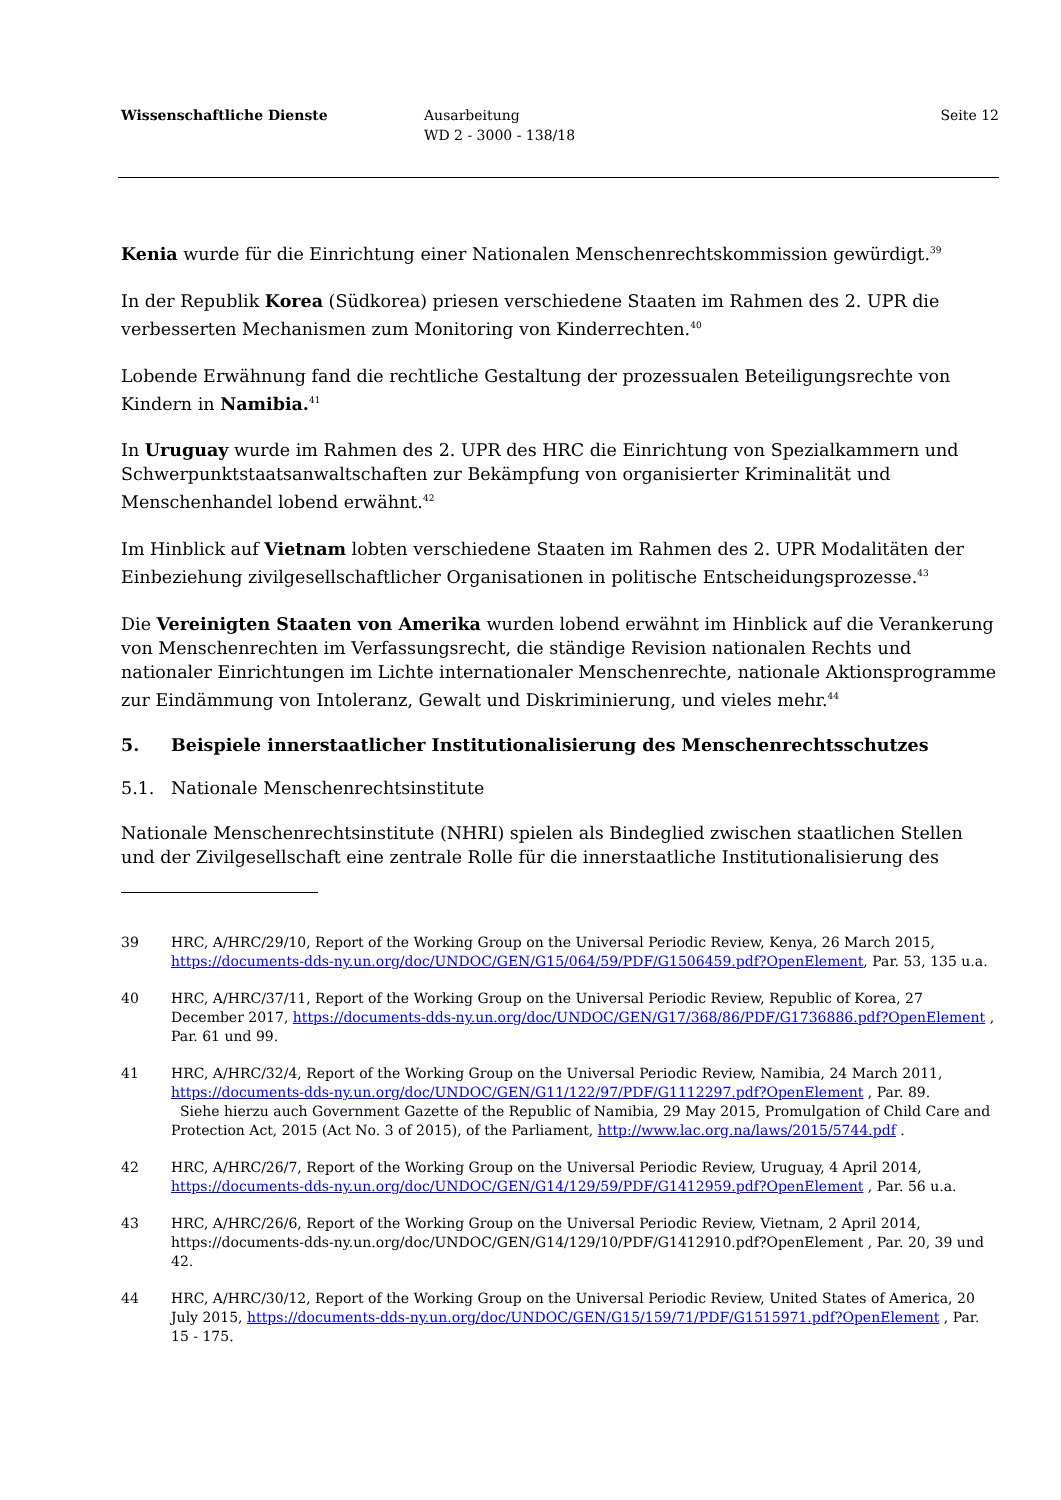Wissenschaftliche Dienste Ausarbeitung
WD 2 - 3000 - 138/18
Seite 12
Kenia wurde für die Einrichtung einer Nationalen Menschenrechtskommission gewürdigt.<sup>39</sup>
In der Republik Korea (Südkorea) priesen verschiedene Staaten im Rahmen des 2. UPR die verbesserten Mechanismen zum Monitoring von Kinderrechten.<sup>40</sup>
Lobende Erwähnung fand die rechtliche Gestaltung der prozessualen Beteiligungsrechte von Kindern in Namibia.<sup>41</sup>
In Uruguay wurde im Rahmen des 2. UPR des HRC die Einrichtung von Spezialkammern und Schwerpunktstaatsanwaltschaften zur Bekämpfung von organisierter Kriminalität und Menschenhandel lobend erwähnt.<sup>42</sup>
Im Hinblick auf Vietnam lobten verschiedene Staaten im Rahmen des 2. UPR Modalitäten der Einbeziehung zivilgesellschaftlicher Organisationen in politische Entscheidungsprozesse.<sup>43</sup>
Die Vereinigten Staaten von Amerika wurden lobend erwähnt im Hinblick auf die Verankerung von Menschenrechten im Verfassungsrecht, die ständige Revision nationalen Rechts und nationaler Einrichtungen im Lichte internationaler Menschenrechte, nationale Aktionsprogramme zur Eindämmung von Intoleranz, Gewalt und Diskriminierung, und vieles mehr.<sup>44</sup>
5. Beispiele innerstaatlicher Institutionalisierung des Menschenrechtsschutzes
5.1. Nationale Menschenrechtsinstitute
Nationale Menschenrechtsinstitute (NHRI) spielen als Bindeglied zwischen staatlichen Stellen und der Zivilgesellschaft eine zentrale Rolle für die innerstaatliche Institutionalisierung des
39 HRC, A/HRC/29/10, Report of the Working Group on the Universal Periodic Review, Kenya, 26 March 2015, https://documents-dds-ny.un.org/doc/UNDOC/GEN/G15/064/59/PDF/G1506459.pdf?OpenElement, Par. 53, 135 u.a.
40 HRC, A/HRC/37/11, Report of the Working Group on the Universal Periodic Review, Republic of Korea, 27 December 2017, https://documents-dds-ny.un.org/doc/UNDOC/GEN/G17/368/86/PDF/G1736886.pdf?OpenElement , Par. 61 und 99.
41 HRC, A/HRC/32/4, Report of the Working Group on the Universal Periodic Review, Namibia, 24 March 2011, https://documents-dds-ny.un.org/doc/UNDOC/GEN/G11/122/97/PDF/G1112297.pdf?OpenElement , Par. 89.
Siehe hierzu auch Government Gazette of the Republic of Namibia, 29 May 2015, Promulgation of Child Care and Protection Act, 2015 (Act No. 3 of 2015), of the Parliament, http://www.lac.org.na/laws/2015/5744.pdf .
42 HRC, A/HRC/26/7, Report of the Working Group on the Universal Periodic Review, Uruguay, 4 April 2014, https://documents-dds-ny.un.org/doc/UNDOC/GEN/G14/129/59/PDF/G1412959.pdf?OpenElement , Par. 56 u.a.
43 HRC, A/HRC/26/6, Report of the Working Group on the Universal Periodic Review, Vietnam, 2 April 2014, https://documents-dds-ny.un.org/doc/UNDOC/GEN/G14/129/10/PDF/G1412910.pdf?OpenElement , Par. 20, 39 und 42.
44 HRC, A/HRC/30/12, Report of the Working Group on the Universal Periodic Review, United States of America, 20 July 2015, https://documents-dds-ny.un.org/doc/UNDOC/GEN/G15/159/71/PDF/G1515971.pdf?OpenElement , Par. 15 - 175.